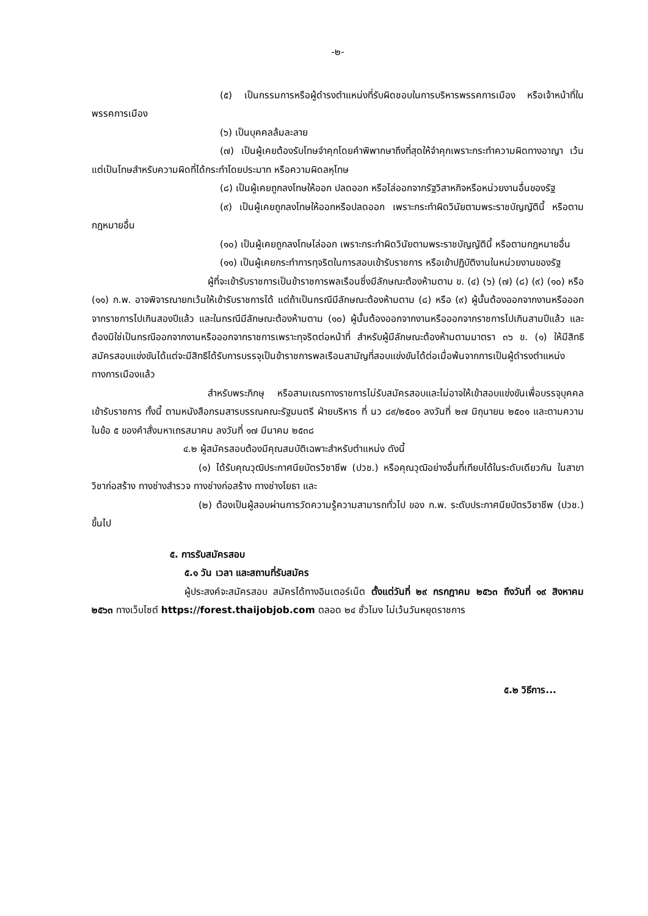-๒-
(๕) เป็นกรรมการหรือผู้ดำรงตำแหน่งที่รับผิดชอบในการบริหารพรรคการเมือง หรือเจ้าหน้าที่ในพรรคการเมือง
(๖) เป็นบุคคลล้มละลาย
(๗) เป็นผู้เคยต้องรับโทษจำคุกโดยคำพิพากษาถึงที่สุดให้จำคุกเพราะกระทำความผิดทางอาญา เว้นแต่เป็นโทษสำหรับความผิดที่ได้กระทำโดยประมาท หรือความผิดลหุโทษ
(๘) เป็นผู้เคยถูกลงโทษให้ออก ปลดออก หรือไล่ออกจากรัฐวิสาหกิจหรือหน่วยงานอื่นของรัฐ
(๙) เป็นผู้เคยถูกลงโทษให้ออกหรือปลดออก เพราะกระทำผิดวินัยตามพระราชบัญญัตินี้ หรือตามกฎหมายอื่น
(๑๐) เป็นผู้เคยถูกลงโทษไล่ออก เพราะกระทำผิดวินัยตามพระราชบัญญัตินี้ หรือตามกฎหมายอื่น
(๑๑) เป็นผู้เคยกระทำการทุจริตในการสอบเข้ารับราชการ หรือเข้าปฏิบัติงานในหน่วยงานของรัฐ
ผู้ที่จะเข้ารับราชการเป็นข้าราชการพลเรือนซึ่งมีลักษณะต้องห้ามตาม ข. (๔) (๖) (๗) (๘) (๙) (๑๐) หรือ (๑๑) ก.พ. อาจพิจารณายกเว้นให้เข้ารับราชการได้ แต่ถ้าเป็นกรณีมีลักษณะต้องห้ามตาม (๘) หรือ (๙) ผู้นั้นต้องออกจากงานหรือออกจากราชการไปเกินสองปีแล้ว และในกรณีมีลักษณะต้องห้ามตาม (๑๐) ผู้นั้นต้องออกจากงานหรือออกจากราชการไปเกินสามปีแล้ว และต้องมิใช่เป็นกรณีออกจากงานหรือออกจากราชการเพราะทุจริตต่อหน้าที่ สำหรับผู้มีลักษณะต้องห้ามตามมาตรา ๓๖ ข. (๑) ให้มีสิทธิสมัครสอบแข่งขันได้แต่จะมีสิทธิได้รับการบรรจุเป็นข้าราชการพลเรือนสามัญที่สอบแข่งขันได้ต่อเมื่อพ้นจากการเป็นผู้ดำรงตำแหน่งทางการเมืองแล้ว
สำหรับพระภิกษุ หรือสามเณรทางราชการไม่รับสมัครสอบและไม่อาจให้เข้าสอบแข่งขันเพื่อบรรจุบุคคลเข้ารับราชการ ทั้งนี้ ตามหนังสือกรมสารบรรณคณะรัฐมนตรี ฝ่ายบริหาร ที่ นว ๘๙/๒๕๐๑ ลงวันที่ ๒๗ มิถุนายน ๒๕๐๑ และตามความในข้อ ๕ ของคำสั่งมหาเถรสมาคม ลงวันที่ ๑๗ มีนาคม ๒๕๓๘
๔.๒ ผู้สมัครสอบต้องมีคุณสมบัติเฉพาะสำหรับตำแหน่ง ดังนี้
(๑) ได้รับคุณวุฒิประกาศนียบัตรวิชาชีพ (ปวช.) หรือคุณวุฒิอย่างอื่นที่เทียบได้ในระดับเดียวกัน ในสาขาวิชาก่อสร้าง ทางช่างสำรวจ ทางช่างก่อสร้าง ทางช่างโยธา และ
(๒) ต้องเป็นผู้สอบผ่านการวัดความรู้ความสามารถทั่วไป ของ ก.พ. ระดับประกาศนียบัตรวิชาชีพ (ปวช.) ขึ้นไป
๕. การรับสมัครสอบ
๕.๑ วัน เวลา และสถานที่รับสมัคร
ผู้ประสงค์จะสมัครสอบ สมัครได้ทางอินเตอร์เน็ต ตั้งแต่วันที่ ๒๙ กรกฎาคม ๒๕๖๓ ถึงวันที่ ๑๙ สิงหาคม ๒๕๖๓ ทางเว็บไซต์ https://forest.thaijobjob.com ตลอด ๒๔ ชั่วโมง ไม่เว้นวันหยุดราชการ
๕.๒ วิธีการ...